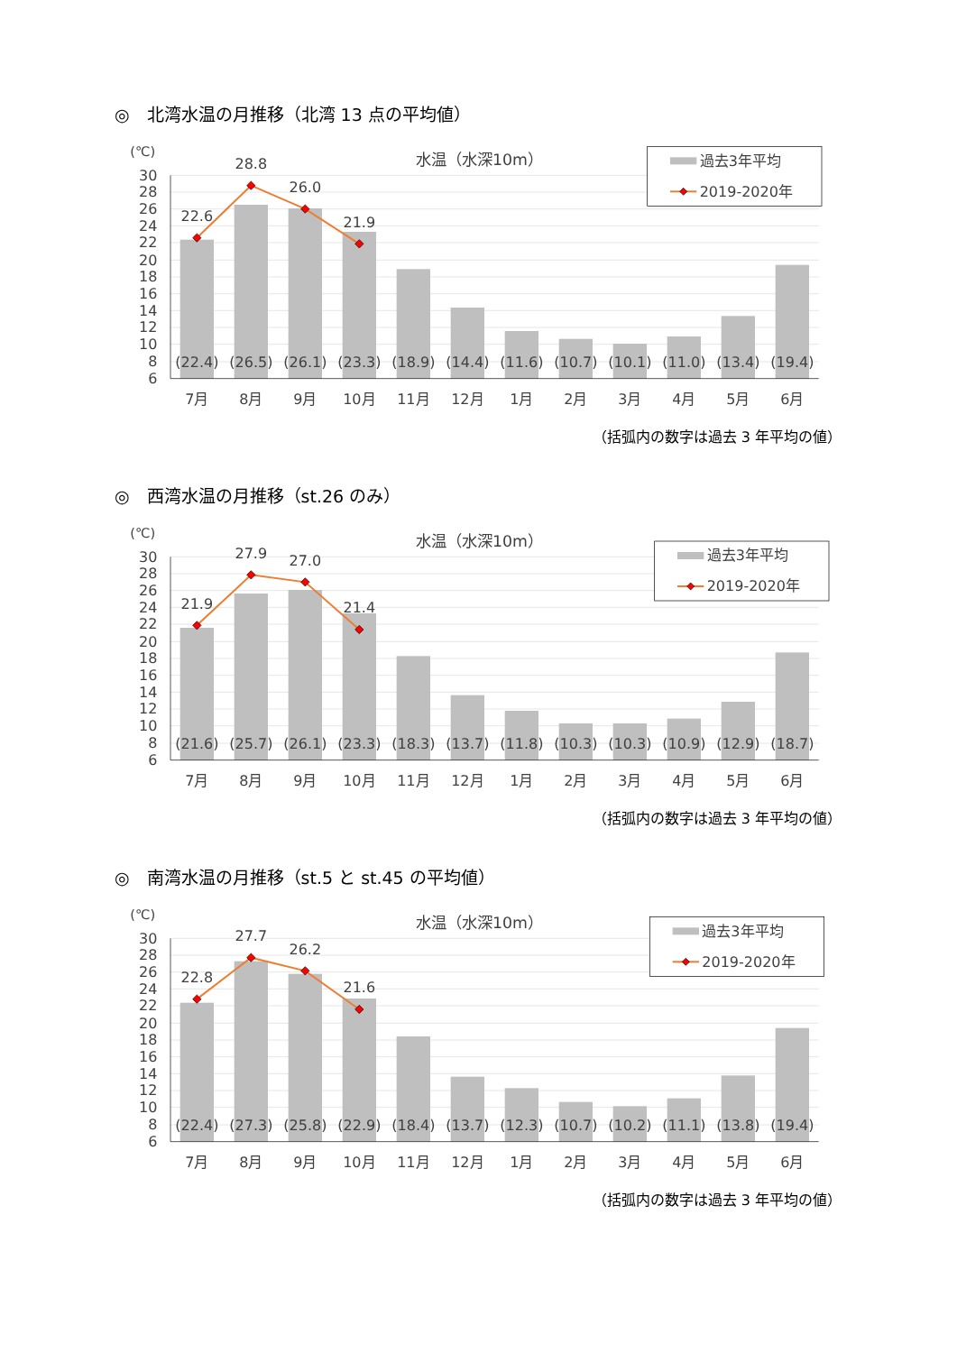◎　北湾水温の月推移（北湾 13 点の平均値）
30
28
26
24
22
20
18
16
14
12
10
8
6
(℃)
水温（水深10m）
22.6
28.8
26.0
21.9
(22.4)
(26.5)
(26.1)
(23.3)
(18.9)
(14.4)
(11.6)
(10.7)
(10.1)
(11.0)
(13.4)
(19.4)
7月
8月
9月
10月
11月
12月
1月
2月
3月
4月
5月
6月
過去3年平均
2019-2020年
（括弧内の数字は過去 3 年平均の値）
◎　西湾水温の月推移（st.26 のみ）
30
28
26
24
22
20
18
16
14
12
10
8
6
(℃)
水温（水深10m）
21.9
27.9
27.0
21.4
(21.6)
(25.7)
(26.1)
(23.3)
(18.3)
(13.7)
(11.8)
(10.3)
(10.3)
(10.9)
(12.9)
(18.7)
7月
8月
9月
10月
11月
12月
1月
2月
3月
4月
5月
6月
過去3年平均
2019-2020年
（括弧内の数字は過去 3 年平均の値）
◎　南湾水温の月推移（st.5 と st.45 の平均値）
30
28
26
24
22
20
18
16
14
12
10
8
6
(℃)
水温（水深10m）
22.8
27.7
26.2
21.6
(22.4)
(27.3)
(25.8)
(22.9)
(18.4)
(13.7)
(12.3)
(10.7)
(10.2)
(11.1)
(13.8)
(19.4)
7月
8月
9月
10月
11月
12月
1月
2月
3月
4月
5月
6月
過去3年平均
2019-2020年
（括弧内の数字は過去 3 年平均の値）